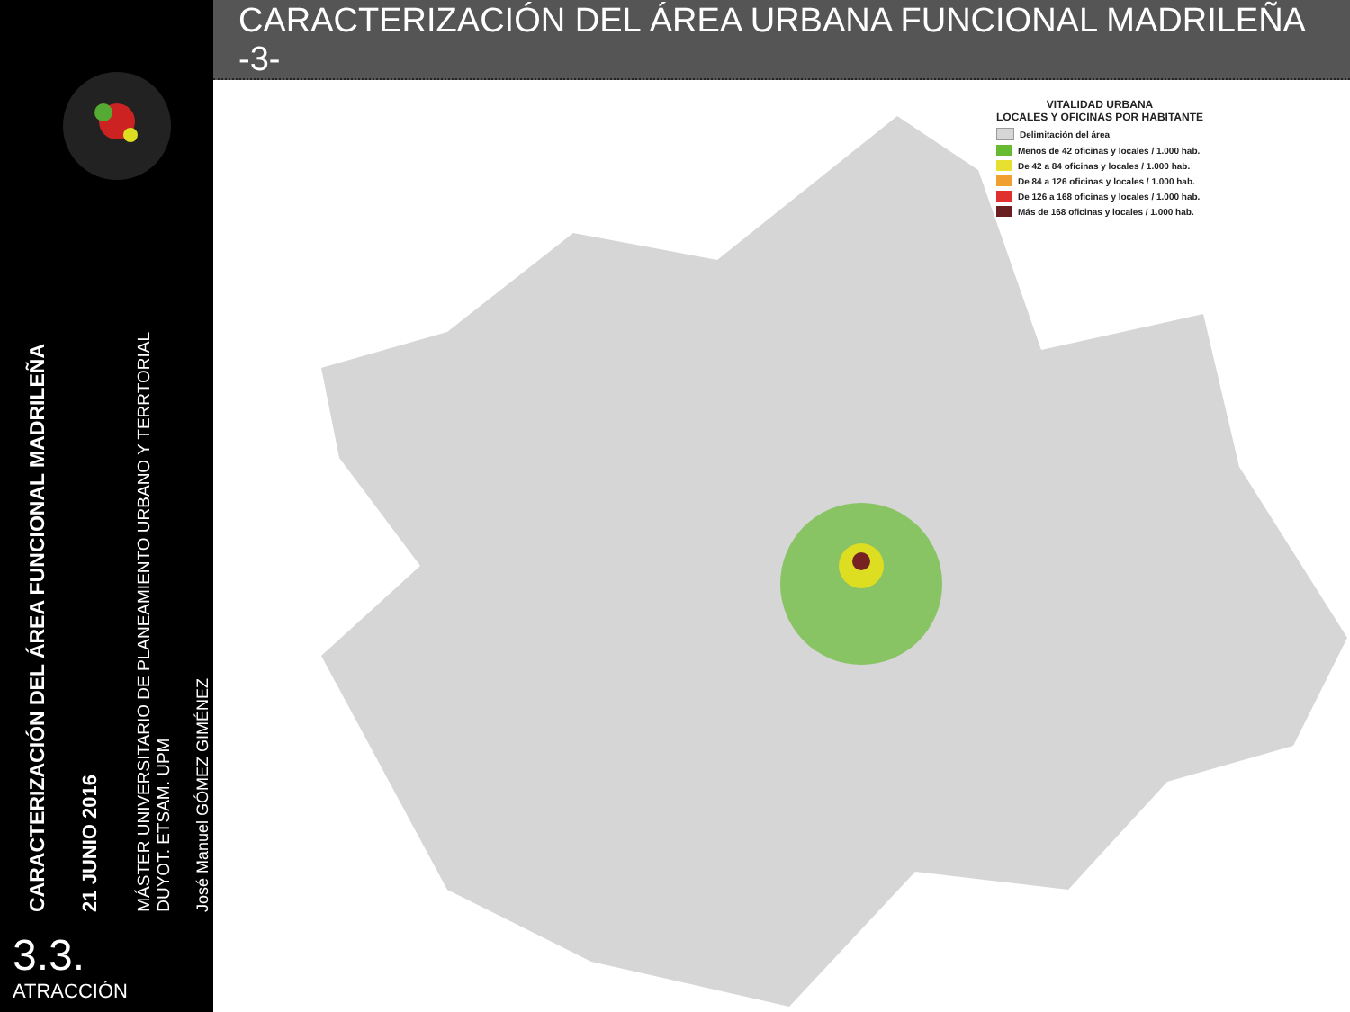CARACTERIZACIÓN DEL ÁREA FUNCIONAL MADRILEÑA
21 JUNIO 2016
MÁSTER UNIVERSITARIO DE PLANEAMIENTO URBANO Y TERRTORIAL
DUYOT. ETSAM. UPM
José Manuel GÓMEZ GIMÉNEZ
3.3.
ATRACCIÓN
CARACTERIZACIÓN DEL ÁREA URBANA FUNCIONAL MADRILEÑA -3-
VITALIDAD URBANA
LOCALES Y OFICINAS POR HABITANTE
Delimitación del área
Menos de 42 oficinas y locales / 1.000 hab.
De 42 a 84 oficinas y locales / 1.000 hab.
De 84 a 126 oficinas y locales / 1.000 hab.
De 126 a 168 oficinas y locales / 1.000 hab.
Más de 168 oficinas y locales / 1.000 hab.